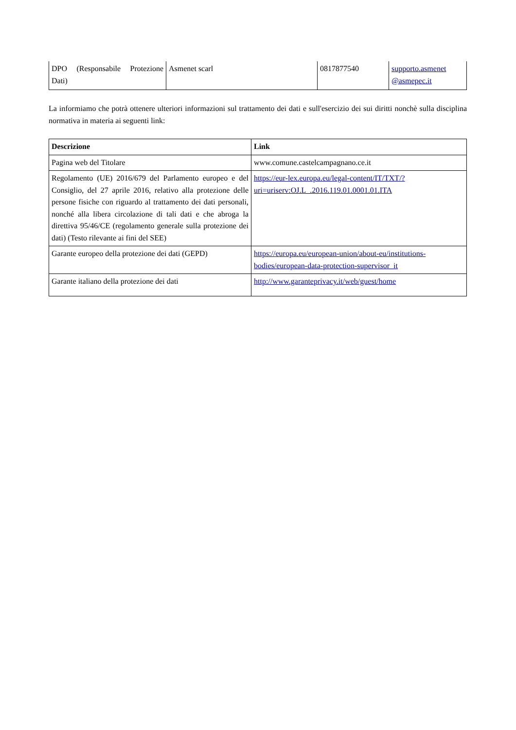| DPO (Responsabile Protezione Dati) | Asmenet scarl | 0817877540 | supporto.asmenet @asmepec.it |
La informiamo che potrà ottenere ulteriori informazioni sul trattamento dei dati e sull'esercizio dei sui diritti nonchè sulla disciplina normativa in materia ai seguenti link:
| Descrizione | Link |
| --- | --- |
| Pagina web del Titolare | www.comune.castelcampagnano.ce.it |
| Regolamento (UE) 2016/679 del Parlamento europeo e del Consiglio, del 27 aprile 2016, relativo alla protezione delle persone fisiche con riguardo al trattamento dei dati personali, nonché alla libera circolazione di tali dati e che abroga la direttiva 95/46/CE (regolamento generale sulla protezione dei dati) (Testo rilevante ai fini del SEE) | https://eur-lex.europa.eu/legal-content/IT/TXT/?uri=uriserv:OJ.L_.2016.119.01.0001.01.ITA |
| Garante europeo della protezione dei dati (GEPD) | https://europa.eu/european-union/about-eu/institutions-bodies/european-data-protection-supervisor_it |
| Garante italiano della protezione dei dati | http://www.garanteprivacy.it/web/guest/home |